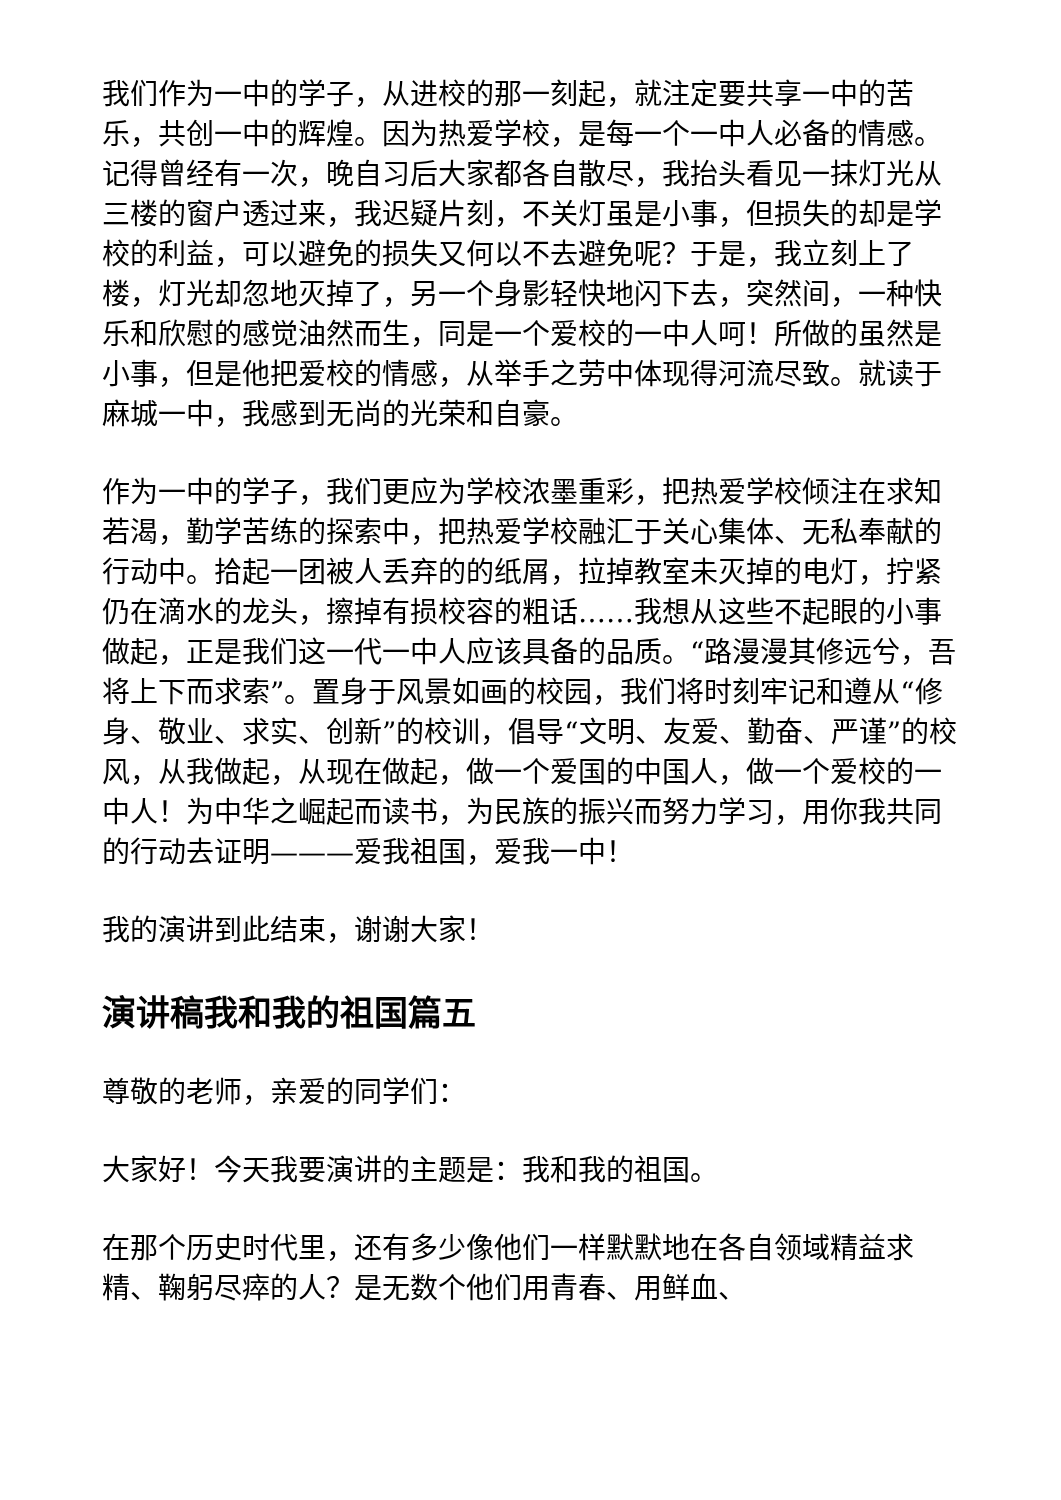我们作为一中的学子，从进校的那一刻起，就注定要共享一中的苦乐，共创一中的辉煌。因为热爱学校，是每一个一中人必备的情感。记得曾经有一次，晚自习后大家都各自散尽，我抬头看见一抹灯光从三楼的窗户透过来，我迟疑片刻，不关灯虽是小事，但损失的却是学校的利益，可以避免的损失又何以不去避免呢？于是，我立刻上了楼，灯光却忽地灭掉了，另一个身影轻快地闪下去，突然间，一种快乐和欣慰的感觉油然而生，同是一个爱校的一中人呵！所做的虽然是小事，但是他把爱校的情感，从举手之劳中体现得河流尽致。就读于麻城一中，我感到无尚的光荣和自豪。
作为一中的学子，我们更应为学校浓墨重彩，把热爱学校倾注在求知若渴，勤学苦练的探索中，把热爱学校融汇于关心集体、无私奉献的行动中。拾起一团被人丢弃的的纸屑，拉掉教室未灭掉的电灯，拧紧仍在滴水的龙头，擦掉有损校容的粗话……我想从这些不起眼的小事做起，正是我们这一代一中人应该具备的品质。“路漫漫其修远兮，吾将上下而求索”。置身于风景如画的校园，我们将时刻牢记和遵从“修身、敬业、求实、创新”的校训，倡导“文明、友爱、勤奋、严谨”的校风，从我做起，从现在做起，做一个爱国的中国人，做一个爱校的一中人！为中华之崛起而读书，为民族的振兴而努力学习，用你我共同的行动去证明———爱我祖国，爱我一中！
我的演讲到此结束，谢谢大家！
演讲稿我和我的祖国篇五
尊敬的老师，亲爱的同学们：
大家好！今天我要演讲的主题是：我和我的祖国。
在那个历史时代里，还有多少像他们一样默默地在各自领域精益求精、鞠躬尽瘁的人？是无数个他们用青春、用鲜血、